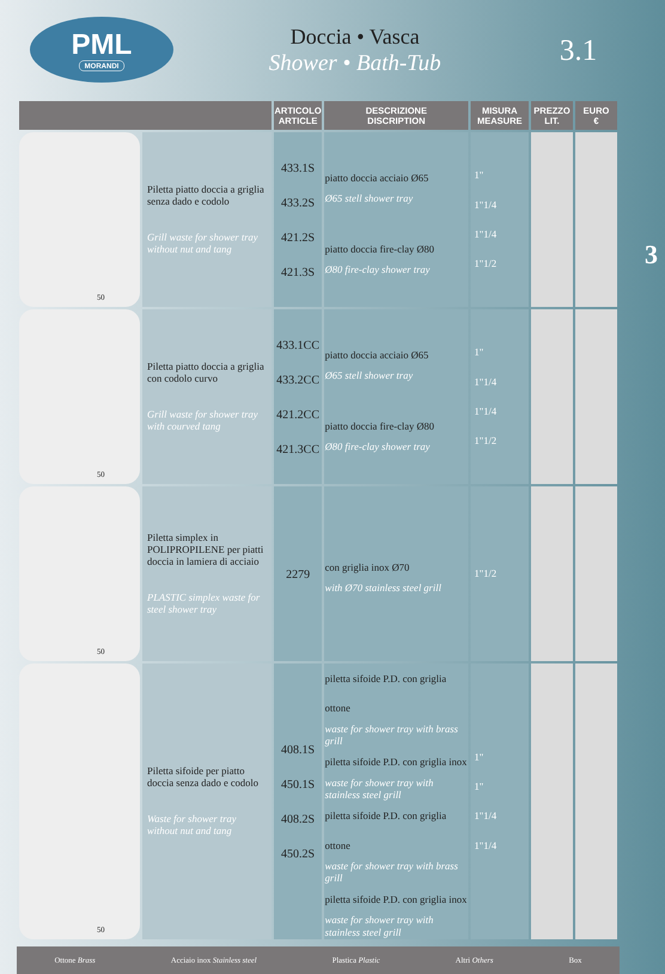PML
MORANDI
Doccia • Vasca
Shower • Bath-Tub
3.1
3
| | | ARTICOLO ARTICLE | DESCRIZIONE DISCRIPTION | MISURA MEASURE | PREZZO LIT. | EURO € |
| --- | --- | --- | --- | --- | --- | --- |
| 50 | Piletta piatto doccia a griglia senza dado e codolo Grill waste for shower tray without nut and tang | 433.1S 433.2S 421.2S 421.3S | piatto doccia acciaio Ø65 Ø65 stell shower tray piatto doccia fire-clay Ø80 Ø80 fire-clay shower tray | 1" 1"1/4 1"1/4 1"1/2 | | |
| 50 | Piletta piatto doccia a griglia con codolo curvo Grill waste for shower tray with courved tang | 433.1CC 433.2CC 421.2CC 421.3CC | piatto doccia acciaio Ø65 Ø65 stell shower tray piatto doccia fire-clay Ø80 Ø80 fire-clay shower tray | 1" 1"1/4 1"1/4 1"1/2 | | |
| 50 | Piletta simplex in POLIPROPILENE per piatti doccia in lamiera di acciaio PLASTIC simplex waste for steel shower tray | 2279 | con griglia inox Ø70 with Ø70 stainless steel grill | 1"1/2 | | |
| 50 | Piletta sifoide per piatto doccia senza dado e codolo Waste for shower tray without nut and tang | 408.1S 450.1S 408.2S 450.2S | piletta sifoide P.D. con griglia ottone waste for shower tray with brass grill piletta sifoide P.D. con griglia inox waste for shower tray with stainless steel grill piletta sifoide P.D. con griglia ottone waste for shower tray with brass grill piletta sifoide P.D. con griglia inox waste for shower tray with stainless steel grill | 1" 1" 1"1/4 1"1/4 | | |
Ottone Brass Acciaio inox Stainless steel Plastica Plastic Altri Others Box